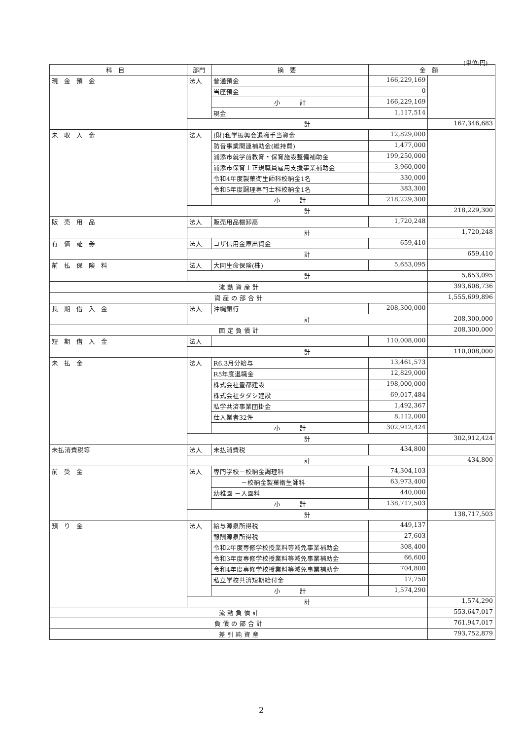(単位:円)
| 科目 | 部門 | 摘要 | 金額 | |
| --- | --- | --- | --- | --- |
| 現金預金 | 法人 | 普通預金 | 166,229,169 | |
| | | 当座預金 | 0 | |
| | | 小 計 | 166,229,169 | |
| | | 現金 | 1,117,514 | |
| | 計 | | | 167,346,683 |
| 未収入金 | 法人 | (財)私学振興会退職手当資金 | 12,829,000 | |
| | | 防音事業関連補助金(維持費) | 1,477,000 | |
| | | 浦添市就学前教育・保育施設整備補助金 | 199,250,000 | |
| | | 浦添市保育士正規職員雇用支援事業補助金 | 3,960,000 | |
| | | 令和4年度製菓衛生師科校納金1名 | 330,000 | |
| | | 令和5年度調理専門士科校納金1名 | 383,300 | |
| | | 小 計 | 218,229,300 | |
| | 計 | | | 218,229,300 |
| 販売用品 | 法人 | 販売用品棚卸高 | 1,720,248 | |
| | 計 | | | 1,720,248 |
| 有価証券 | 法人 | コザ信用金庫出資金 | 659,410 | |
| | 計 | | | 659,410 |
| 前払保険料 | 法人 | 大同生命保険(株) | 5,653,095 | |
| | 計 | | | 5,653,095 |
| 流 動 資 産 計 | | | | 393,608,736 |
| 資 産 の 部 合 計 | | | | 1,555,699,896 |
| 長期借入金 | 法人 | 沖縄銀行 | 208,300,000 | |
| | 計 | | | 208,300,000 |
| 固 定 負 債 計 | | | | 208,300,000 |
| 短期借入金 | 法人 | | 110,008,000 | |
| | 計 | | | 110,008,000 |
| 未払金 | 法人 | R6.3月分給与 | 13,461,573 | |
| | | R5年度退職金 | 12,829,000 | |
| | | 株式会社豊都建設 | 198,000,000 | |
| | | 株式会社タダシ建設 | 69,017,484 | |
| | | 私学共済事業団掛金 | 1,492,367 | |
| | | 仕入業者32件 | 8,112,000 | |
| | | 小 計 | 302,912,424 | |
| | 計 | | | 302,912,424 |
| 未払消費税等 | 法人 | 未払消費税 | 434,800 | |
| | 計 | | | 434,800 |
| 前受金 | 法人 | 専門学校－校納金調理科 | 74,304,103 | |
| | | －校納金製菓衛生師科 | 63,973,400 | |
| | | 幼稚園 －入園料 | 440,000 | |
| | | 小 計 | 138,717,503 | |
| | 計 | | | 138,717,503 |
| 預り金 | 法人 | 給与源泉所得税 | 449,137 | |
| | | 報酬源泉所得税 | 27,603 | |
| | | 令和2年度専修学校授業料等減免事業補助金 | 308,400 | |
| | | 令和3年度専修学校授業料等減免事業補助金 | 66,600 | |
| | | 令和4年度専修学校授業料等減免事業補助金 | 704,800 | |
| | | 私立学校共済短期給付金 | 17,750 | |
| | | 小 計 | 1,574,290 | |
| | 計 | | | 1,574,290 |
| 流 動 負 債 計 | | | | 553,647,017 |
| 負 債 の 部 合 計 | | | | 761,947,017 |
| 差 引 純 資 産 | | | | 793,752,879 |
2